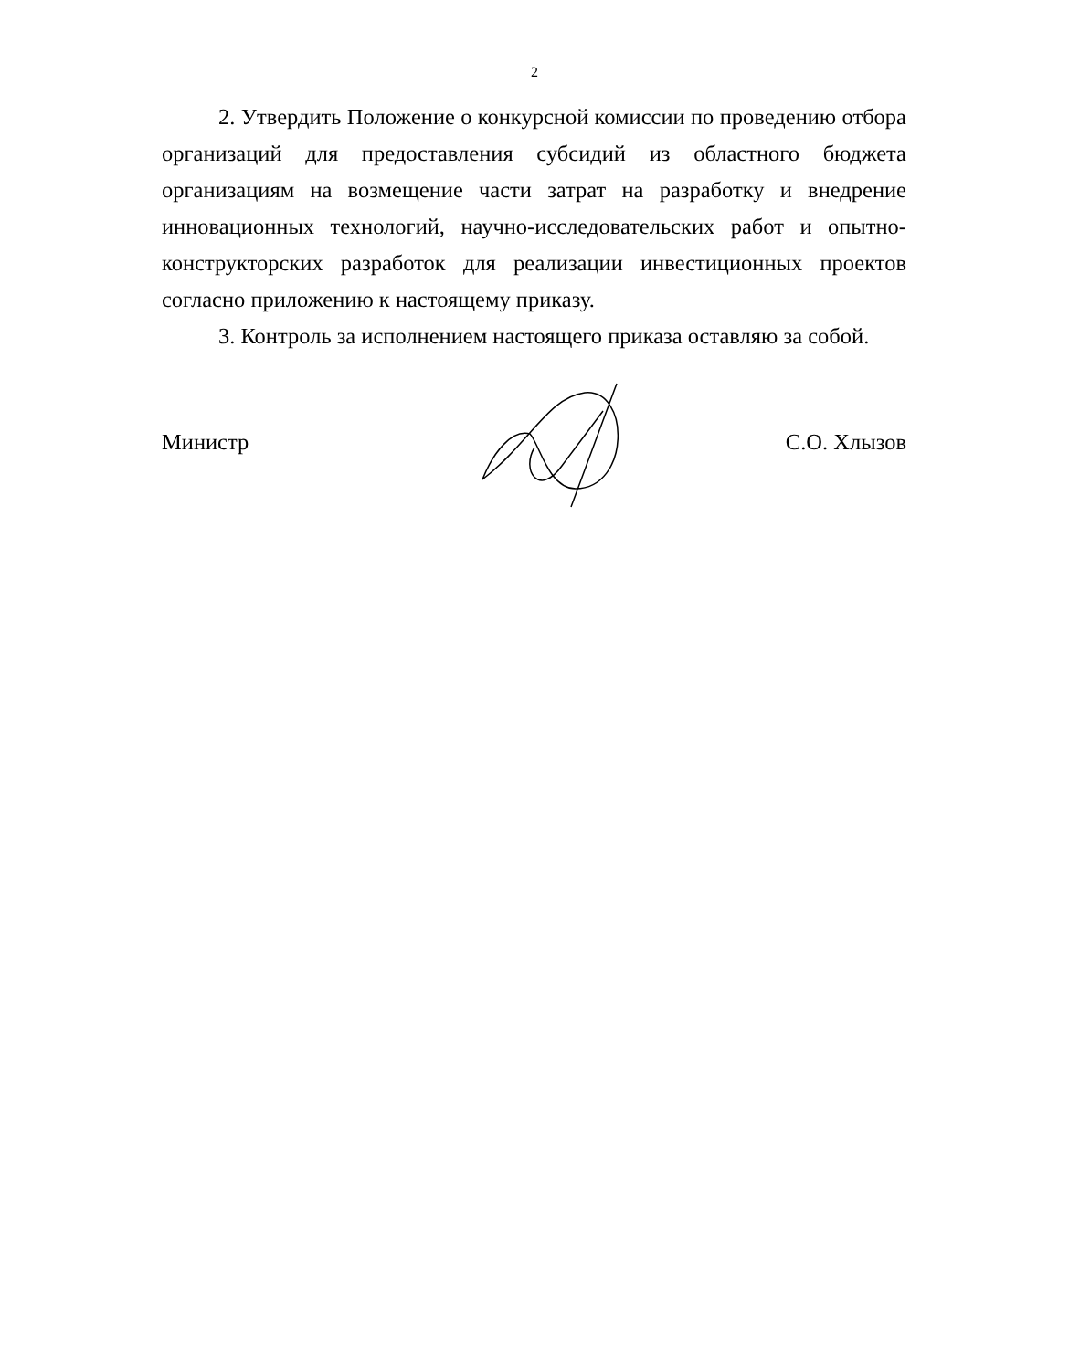2
2. Утвердить Положение о конкурсной комиссии по проведению отбора организаций для предоставления субсидий из областного бюджета организациям на возмещение части затрат на разработку и внедрение инновационных технологий, научно-исследовательских работ и опытно-конструкторских разработок для реализации инвестиционных проектов согласно приложению к настоящему приказу.
3. Контроль за исполнением настоящего приказа оставляю за собой.
Министр С.О. Хлызов